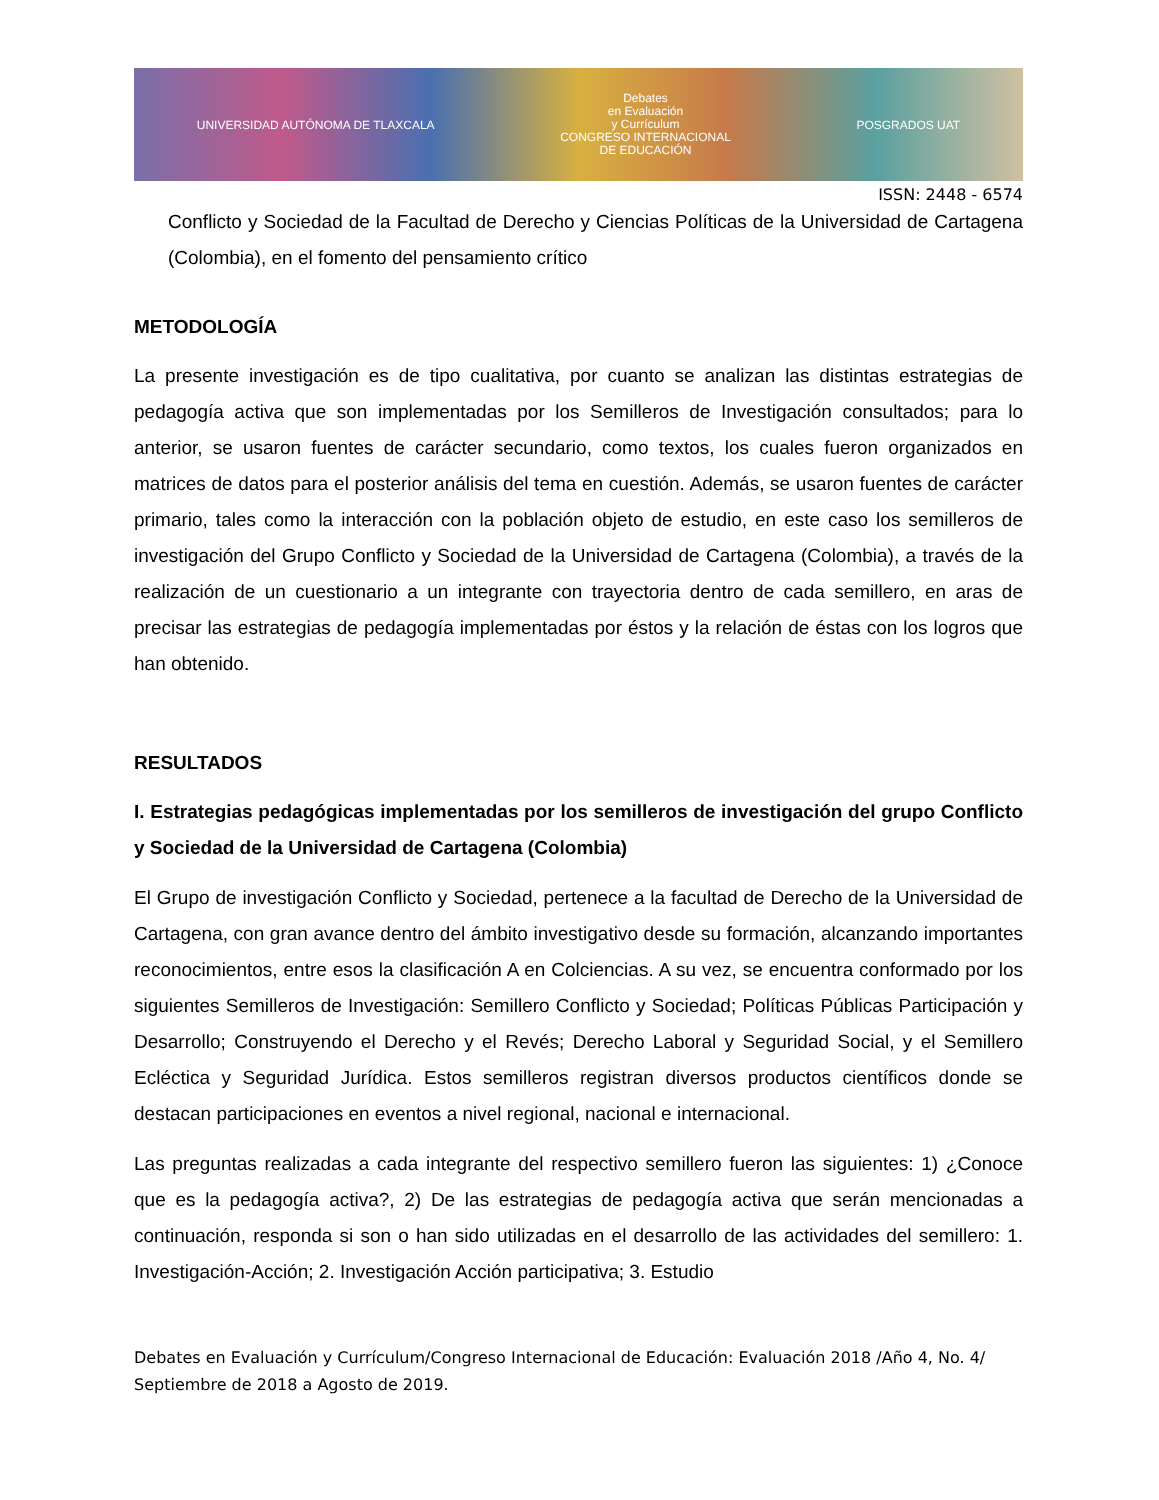UNIVERSIDAD AUTÓNOMA DE TLAXCALA
Debates
en Evaluación
y Currículum
CONGRESO INTERNACIONAL
DE EDUCACIÓN
POSGRADOS UAT
ISSN: 2448 - 6574
Conflicto y Sociedad de la Facultad de Derecho y Ciencias Políticas de la Universidad de Cartagena (Colombia), en el fomento del pensamiento crítico
METODOLOGÍA
La presente investigación es de tipo cualitativa, por cuanto se analizan las distintas estrategias de pedagogía activa que son implementadas por los Semilleros de Investigación consultados; para lo anterior, se usaron fuentes de carácter secundario, como textos, los cuales fueron organizados en matrices de datos para el posterior análisis del tema en cuestión. Además, se usaron fuentes de carácter primario, tales como la interacción con la población objeto de estudio, en este caso los semilleros de investigación del Grupo Conflicto y Sociedad de la Universidad de Cartagena (Colombia), a través de la realización de un cuestionario a un integrante con trayectoria dentro de cada semillero, en aras de precisar las estrategias de pedagogía implementadas por éstos y la relación de éstas con los logros que han obtenido.
RESULTADOS
I. Estrategias pedagógicas implementadas por los semilleros de investigación del grupo Conflicto y Sociedad de la Universidad de Cartagena (Colombia)
El Grupo de investigación Conflicto y Sociedad, pertenece a la facultad de Derecho de la Universidad de Cartagena, con gran avance dentro del ámbito investigativo desde su formación, alcanzando importantes reconocimientos, entre esos la clasificación A en Colciencias. A su vez, se encuentra conformado por los siguientes Semilleros de Investigación: Semillero Conflicto y Sociedad; Políticas Públicas Participación y Desarrollo; Construyendo el Derecho y el Revés; Derecho Laboral y Seguridad Social, y el Semillero Ecléctica y Seguridad Jurídica. Estos semilleros registran diversos productos científicos donde se destacan participaciones en eventos a nivel regional, nacional e internacional.
Las preguntas realizadas a cada integrante del respectivo semillero fueron las siguientes: 1) ¿Conoce que es la pedagogía activa?, 2) De las estrategias de pedagogía activa que serán mencionadas a continuación, responda si son o han sido utilizadas en el desarrollo de las actividades del semillero: 1. Investigación-Acción; 2. Investigación Acción participativa; 3. Estudio
Debates en Evaluación y Currículum/Congreso Internacional de Educación: Evaluación 2018 /Año 4, No. 4/ Septiembre de 2018 a Agosto de 2019.